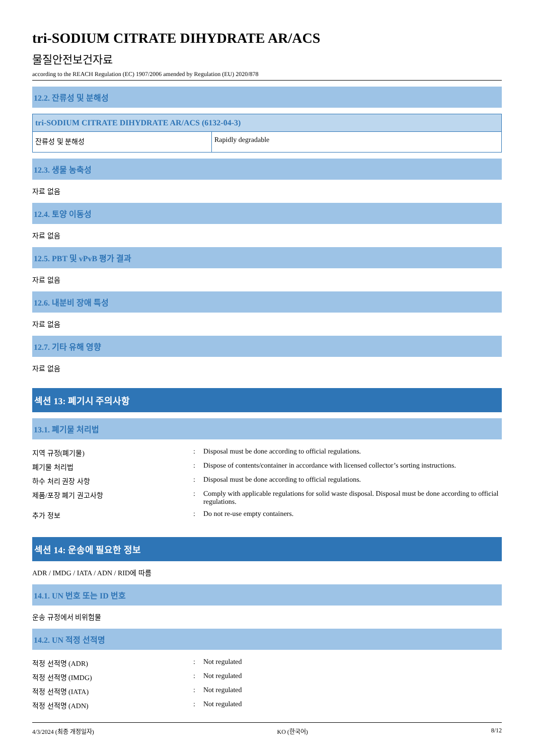tri-SODIUM CITRATE DIHYDRATE AR/ACS
물질안전보건자료
according to the REACH Regulation (EC) 1907/2006 amended by Regulation (EU) 2020/878
12.2. 잔류성 및 분해성
| tri-SODIUM CITRATE DIHYDRATE AR/ACS (6132-04-3) | |
| --- | --- |
| 잔류성 및 분해성 | Rapidly degradable |
12.3. 생물 농축성
자료 없음
12.4. 토양 이동성
자료 없음
12.5. PBT 및 vPvB 평가 결과
자료 없음
12.6. 내분비 장애 특성
자료 없음
12.7. 기타 유해 영향
자료 없음
섹션 13: 폐기시 주의사항
13.1. 폐기물 처리법
| 지역 규정(폐기물) | : | Disposal must be done according to official regulations. |
| 폐기물 처리법 | : | Dispose of contents/container in accordance with licensed collector’s sorting instructions. |
| 하수 처리 권장 사항 | : | Disposal must be done according to official regulations. |
| 제품/포장 폐기 권고사항 | : | Comply with applicable regulations for solid waste disposal. Disposal must be done according to official regulations. |
| 추가 정보 | : | Do not re-use empty containers. |
섹션 14: 운송에 필요한 정보
ADR / IMDG / IATA / ADN / RID에 따름
14.1. UN 번호 또는 ID 번호
운송 규정에서 비위험물
14.2. UN 적정 선적명
| 적정 선적명 (ADR) | : | Not regulated |
| 적정 선적명 (IMDG) | : | Not regulated |
| 적정 선적명 (IATA) | : | Not regulated |
| 적정 선적명 (ADN) | : | Not regulated |
4/3/2024 (최종 개정일자) KO (한국어) 8/12